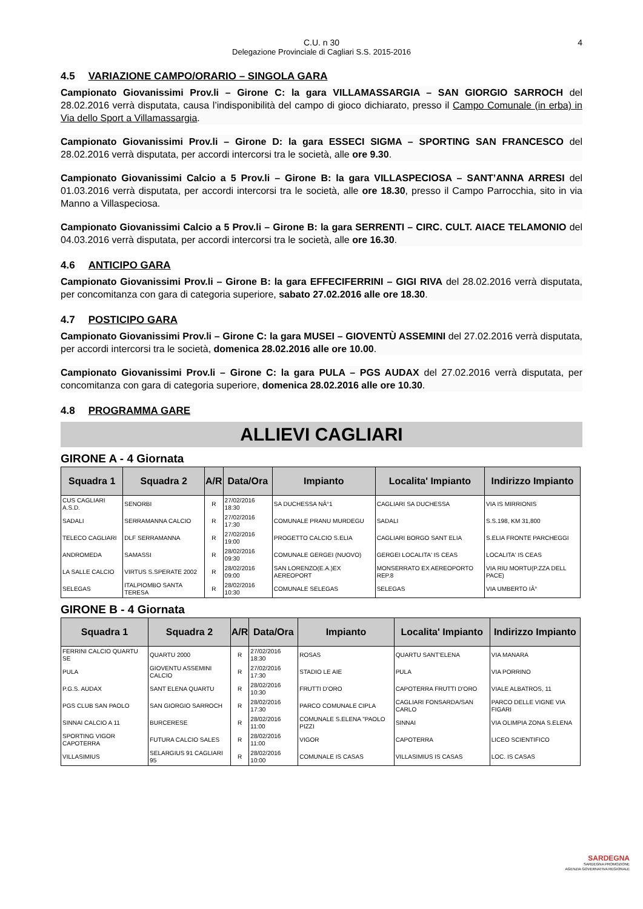C.U. n 30
Delegazione Provinciale di Cagliari S.S. 2015-2016
4
4.5 VARIAZIONE CAMPO/ORARIO – SINGOLA GARA
Campionato Giovanissimi Prov.li – Girone C: la gara VILLAMASSARGIA – SAN GIORGIO SARROCH del 28.02.2016 verrà disputata, causa l’indisponibilità del campo di gioco dichiarato, presso il Campo Comunale (in erba) in Via dello Sport a Villamassargia.
Campionato Giovanissimi Prov.li – Girone D: la gara ESSECI SIGMA – SPORTING SAN FRANCESCO del 28.02.2016 verrà disputata, per accordi intercorsi tra le società, alle ore 9.30.
Campionato Giovanissimi Calcio a 5 Prov.li – Girone B: la gara VILLASPECIOSA – SANT’ANNA ARRESI del 01.03.2016 verrà disputata, per accordi intercorsi tra le società, alle ore 18.30, presso il Campo Parrocchia, sito in via Manno a Villaspeciosa.
Campionato Giovanissimi Calcio a 5 Prov.li – Girone B: la gara SERRENTI – CIRC. CULT. AIACE TELAMONIO del 04.03.2016 verrà disputata, per accordi intercorsi tra le società, alle ore 16.30.
4.6 ANTICIPO GARA
Campionato Giovanissimi Prov.li – Girone B: la gara EFFECIFERRINI – GIGI RIVA del 28.02.2016 verrà disputata, per concomitanza con gara di categoria superiore, sabato 27.02.2016 alle ore 18.30.
4.7 POSTICIPO GARA
Campionato Giovanissimi Prov.li – Girone C: la gara MUSEI – GIOVENTÙ ASSEMINI del 27.02.2016 verrà disputata, per accordi intercorsi tra le società, domenica 28.02.2016 alle ore 10.00.
Campionato Giovanissimi Prov.li – Girone C: la gara PULA – PGS AUDAX del 27.02.2016 verrà disputata, per concomitanza con gara di categoria superiore, domenica 28.02.2016 alle ore 10.30.
4.8 PROGRAMMA GARE
ALLIEVI CAGLIARI
GIRONE A - 4 Giornata
| Squadra 1 | Squadra 2 | A/R | Data/Ora | Impianto | Localita' Impianto | Indirizzo Impianto |
| --- | --- | --- | --- | --- | --- | --- |
| CUS CAGLIARI A.S.D. | SENORBI | R | 27/02/2016 18:30 | SA DUCHESSA NÂ°1 | CAGLIARI SA DUCHESSA | VIA IS MIRRIONIS |
| SADALI | SERRAMANNA CALCIO | R | 27/02/2016 17:30 | COMUNALE PRANU MURDEGU | SADALI | S.S.198, KM 31,800 |
| TELECO CAGLIARI | DLF SERRAMANNA | R | 27/02/2016 19:00 | PROGETTO CALCIO S.ELIA | CAGLIARI BORGO SANT ELIA | S.ELIA FRONTE PARCHEGGI |
| ANDROMEDA | SAMASSI | R | 28/02/2016 09:30 | COMUNALE GERGEI (NUOVO) | GERGEI LOCALITA' IS CEAS | LOCALITA' IS CEAS |
| LA SALLE CALCIO | VIRTUS S.SPERATE 2002 | R | 28/02/2016 09:00 | SAN LORENZO(E.A.)EX AEREOPORT | MONSERRATO EX AEREOPORTO REP.8 | VIA RIU MORTU(P.ZZA DELL PACE) |
| SELEGAS | ITALPIOMBO SANTA TERESA | R | 28/02/2016 10:30 | COMUNALE SELEGAS | SELEGAS | VIA UMBERTO IÂ° |
GIRONE B - 4 Giornata
| Squadra 1 | Squadra 2 | A/R | Data/Ora | Impianto | Localita' Impianto | Indirizzo Impianto |
| --- | --- | --- | --- | --- | --- | --- |
| FERRINI CALCIO QUARTU SE | QUARTU 2000 | R | 27/02/2016 18:30 | ROSAS | QUARTU SANT'ELENA | VIA MANARA |
| PULA | GIOVENTU ASSEMINI CALCIO | R | 27/02/2016 17:30 | STADIO LE AIE | PULA | VIA PORRINO |
| P.G.S. AUDAX | SANT ELENA QUARTU | R | 28/02/2016 10:30 | FRUTTI D'ORO | CAPOTERRA FRUTTI D'ORO | VIALE ALBATROS, 11 |
| PGS CLUB SAN PAOLO | SAN GIORGIO SARROCH | R | 28/02/2016 17:30 | PARCO COMUNALE CIPLA | CAGLIARI FONSARDA/SAN CARLO | PARCO DELLE VIGNE VIA FIGARI |
| SINNAI CALCIO A 11 | BURCERESE | R | 28/02/2016 11:00 | COMUNALE S.ELENA "PAOLO PIZZI | SINNAI | VIA OLIMPIA ZONA S.ELENA |
| SPORTING VIGOR CAPOTERRA | FUTURA CALCIO SALES | R | 28/02/2016 11:00 | VIGOR | CAPOTERRA | LICEO SCIENTIFICO |
| VILLASIMIUS | SELARGIUS 91 CAGLIARI 95 | R | 28/02/2016 10:00 | COMUNALE IS CASAS | VILLASIMIUS IS CASAS | LOC. IS CASAS |
SARDEGNA
SARDEGNA PROMOZIONE
AGENZIA GOVERNATIVA REGIONALE